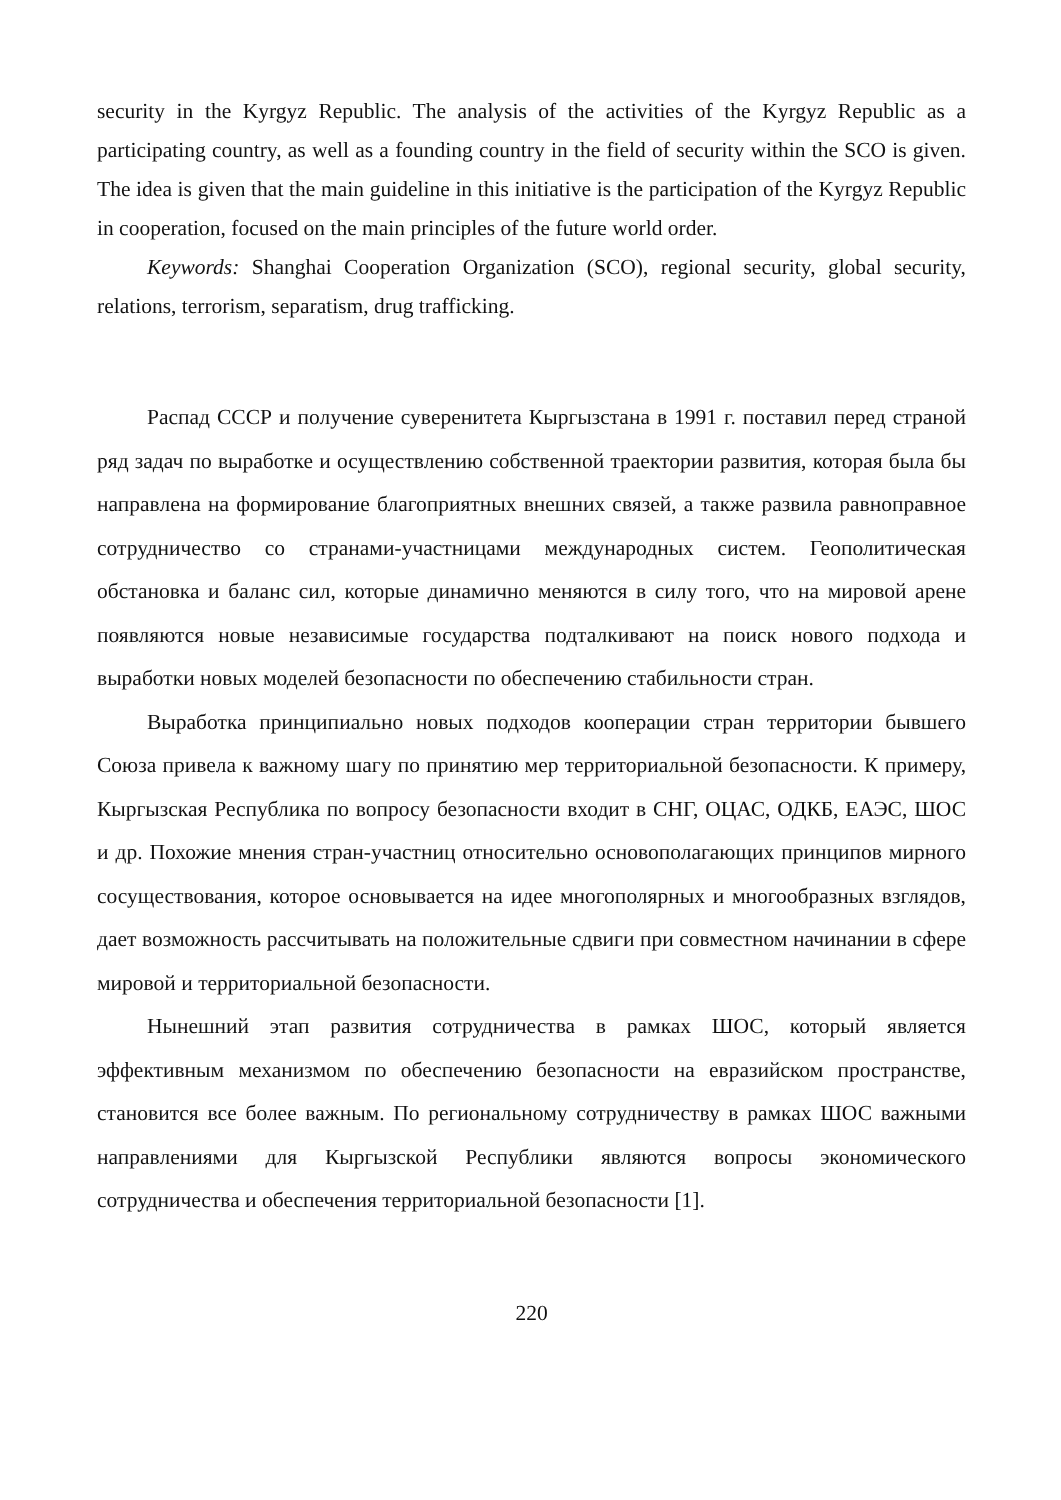security in the Kyrgyz Republic. The analysis of the activities of the Kyrgyz Republic as a participating country, as well as a founding country in the field of security within the SCO is given. The idea is given that the main guideline in this initiative is the participation of the Kyrgyz Republic in cooperation, focused on the main principles of the future world order.
Keywords: Shanghai Cooperation Organization (SCO), regional security, global security, relations, terrorism, separatism, drug trafficking.
Распад СССР и получение суверенитета Кыргызстана в 1991 г. поставил перед страной ряд задач по выработке и осуществлению собственной траектории развития, которая была бы направлена на формирование благоприятных внешних связей, а также развила равноправное сотрудничество со странами-участницами международных систем. Геополитическая обстановка и баланс сил, которые динамично меняются в силу того, что на мировой арене появляются новые независимые государства подталкивают на поиск нового подхода и выработки новых моделей безопасности по обеспечению стабильности стран.
Выработка принципиально новых подходов кооперации стран территории бывшего Союза привела к важному шагу по принятию мер территориальной безопасности. К примеру, Кыргызская Республика по вопросу безопасности входит в СНГ, ОЦАС, ОДКБ, ЕАЭС, ШОС и др. Похожие мнения стран-участниц относительно основополагающих принципов мирного сосуществования, которое основывается на идее многополярных и многообразных взглядов, дает возможность рассчитывать на положительные сдвиги при совместном начинании в сфере мировой и территориальной безопасности.
Нынешний этап развития сотрудничества в рамках ШОС, который является эффективным механизмом по обеспечению безопасности на евразийском пространстве, становится все более важным. По региональному сотрудничеству в рамках ШОС важными направлениями для Кыргызской Республики являются вопросы экономического сотрудничества и обеспечения территориальной безопасности [1].
220